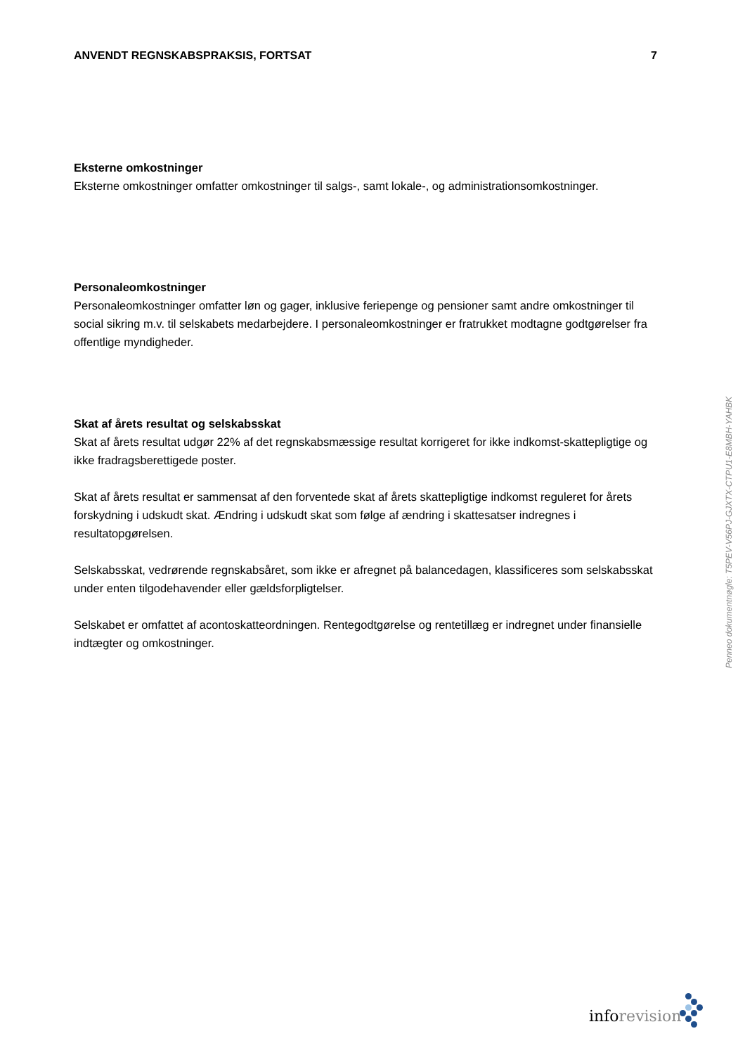ANVENDT REGNSKABSPRAKSIS, FORTSAT 7
Eksterne omkostninger
Eksterne omkostninger omfatter omkostninger til salgs-, samt lokale-, og administrationsomkostninger.
Personaleomkostninger
Personaleomkostninger omfatter løn og gager, inklusive feriepenge og pensioner samt andre omkostninger til social sikring m.v. til selskabets medarbejdere. I personaleomkostninger er fratrukket modtagne godtgørelser fra offentlige myndigheder.
Skat af årets resultat og selskabsskat
Skat af årets resultat udgør 22% af det regnskabsmæssige resultat korrigeret for ikke indkomst-skattepligtige og ikke fradragsberettigede poster.
Skat af årets resultat er sammensat af den forventede skat af årets skattepligtige indkomst reguleret for årets forskydning i udskudt skat. Ændring i udskudt skat som følge af ændring i skattesatser indregnes i resultatopgørelsen.
Selskabsskat, vedrørende regnskabsåret, som ikke er afregnet på balancedagen, klassificeres som selskabsskat under enten tilgodehavender eller gældsforpligtelser.
Selskabet er omfattet af acontoskatteordningen. Rentegodtgørelse og rentetillæg er indregnet under finansielle indtægter og omkostninger.
Penneo dokumentnøgle: T5PEV-V56PJ-GJXTX-CTPU1-E8MBH-YAHBK
inforevision